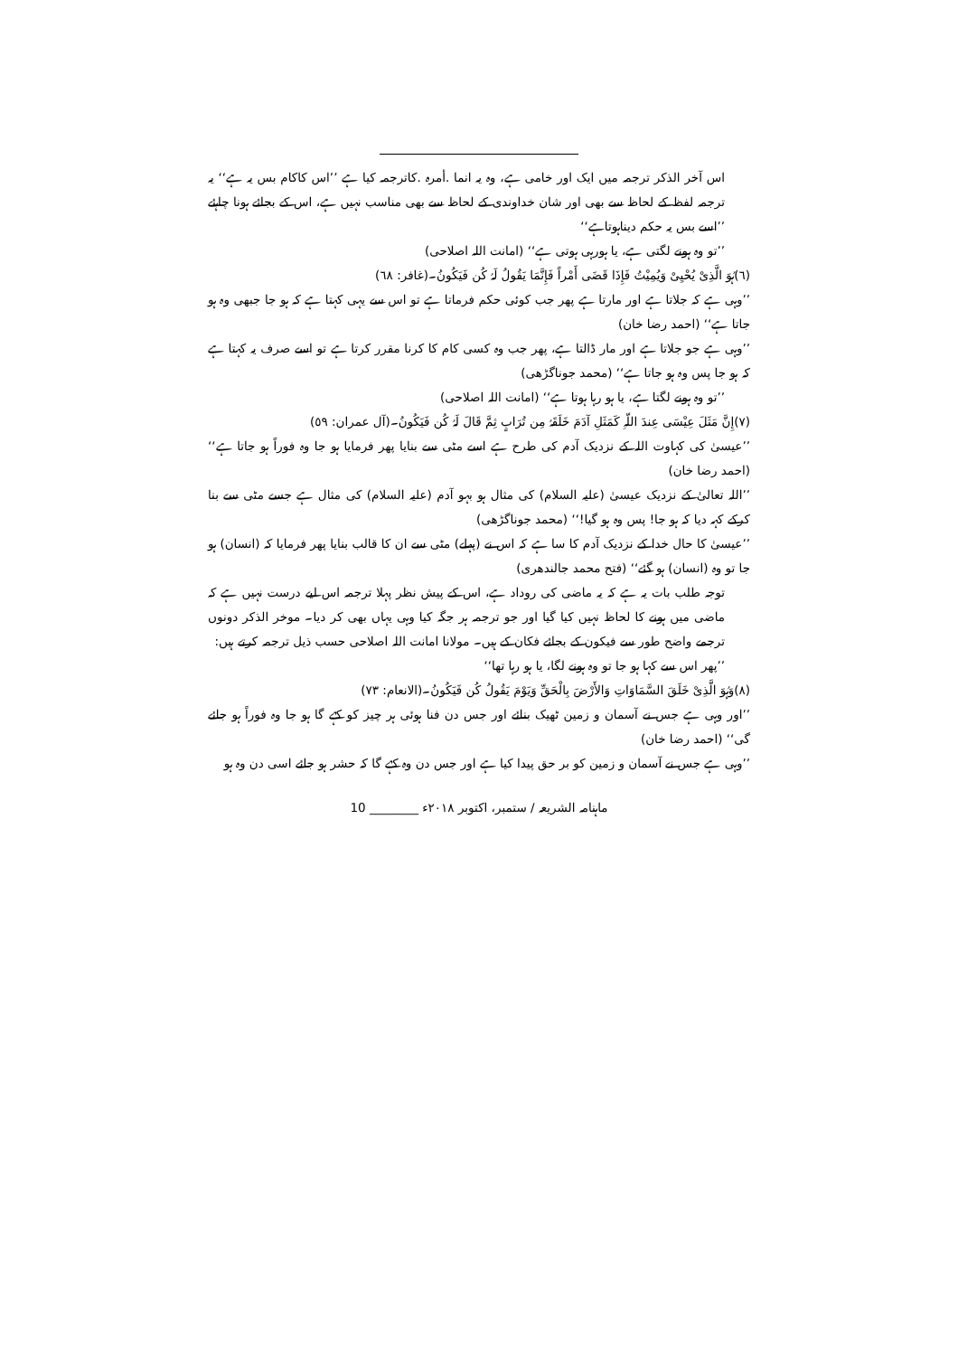اس آخر الذکر ترجمہ میں ایک اور خامی ہے، وہ یہ انما .أمرہ .کاترجمہ کیا ہے ’’اس کاکام بس یہ ہے‘‘ یہ ترجمہ لفظ کے لحاظ سے بھی اور شان خداوندی کے لحاظ سے بھی مناسب نہیں ہے، اس کے بجائے ہونا چاہئے ’’اسے بس یہ حکم دیناہوتاہے‘‘
’’تو وہ ہونے لگتی ہے، یا ہورہی ہوتی ہے‘‘ (امانت اللہ اصلاحی)
(٦)ہُوَ الَّذِیْ یُحْیِیْ وَیُمِیْتُ فَإِذَا قَضَی أَمْراً فَإِنَّمَا یَقُولُ لَہُ کُن فَیَکُونُ۔(غافر: ٦٨)
’’وہی ہے کہ جلاتا ہے اور مارتا ہے پھر جب کوئی حکم فرماتا ہے تو اس سے یہی کہتا ہے کہ ہو جا جبھی وہ ہو جاتا ہے‘‘ (احمد رضا خان)
’’وہی ہے جو جلاتا ہے اور مار ڈالتا ہے، پھر جب وہ کسی کام کا کرنا مقرر کرتا ہے تو اسے صرف یہ کہتا ہے کہ ہو جا پس وہ ہو جاتا ہے‘‘ (محمد جوناگڑھی)
’’تو وہ ہونے لگتا ہے، یا ہو رہا ہوتا ہے‘‘ (امانت اللہ اصلاحی)
(٧)إِنَّ مَثَلَ عِیْسَی عِندَ اللّہِ کَمَثَلِ آدَمَ خَلَقَہُ مِن تُرَابٍ ثِمَّ قَالَ لَہُ کُن فَیَکُونُ۔(آل عمران: ٥٩)
’’عیسیٰ کی کہاوت اللہ کے نزدیک آدم کی طرح ہے اسے مٹی سے بنایا پھر فرمایا ہو جا وہ فوراً ہو جاتا ہے‘‘ (احمد رضا خان)
’’اللہ تعالیٰ کے نزدیک عیسیٰ (علیہ السلام) کی مثال ہو بہو آدم (علیہ السلام) کی مثال ہے جسے مٹی سے بنا کرکے کہہ دیا کہ ہو جا! پس وہ ہو گیا!‘‘ (محمد جوناگڑھی)
’’عیسیٰ کا حال خدا کے نزدیک آدم کا سا ہے کہ اس نے (پہلے) مٹی سے ان کا قالب بنایا پھر فرمایا کہ (انسان) ہو جا تو وہ (انسان) ہو گئے‘‘ (فتح محمد جالندھری)
توجہ طلب بات یہ ہے کہ یہ ماضی کی روداد ہے، اس کے پیش نظر پہلا ترجمہ اس لیے درست نہیں ہے کہ ماضی میں ہونے کا لحاظ نہیں کیا گیا اور جو ترجمہ ہر جگہ کیا وہی یہاں بھی کر دیا۔ موخر الذکر دونوں ترجمے واضح طور سے فیکون کے بجائے فکان کے ہیں۔ مولانا امانت اللہ اصلاحی حسب ذیل ترجمہ کرتے ہیں:
’’پھر اس سے کہا ہو جا تو وہ ہونے لگا، یا ہو رہا تھا‘‘
(٨)وَہُوَ الَّذِیْ خَلَقَ السَّمَاوَاتِ وَالأَرْضَ بِالْحَقِّ وَیَوْمَ یَقُولُ کُن فَیَکُونُ۔(الانعام: ٧٣)
’’اور وہی ہے جس نے آسمان و زمین ٹھیک بنائے اور جس دن فنا ہوئی ہر چیز کو کہے گا ہو جا وہ فوراً ہو جائے گی‘‘ (احمد رضا خان)
’’وہی ہے جس نے آسمان و زمین کو بر حق پیدا کیا ہے اور جس دن وہ کہے گا کہ حشر ہو جائے اسی دن وہ ہو
ماہنامہ الشریعہ / ستمبر، اکتوبر ٢٠١٨ء ________ 10